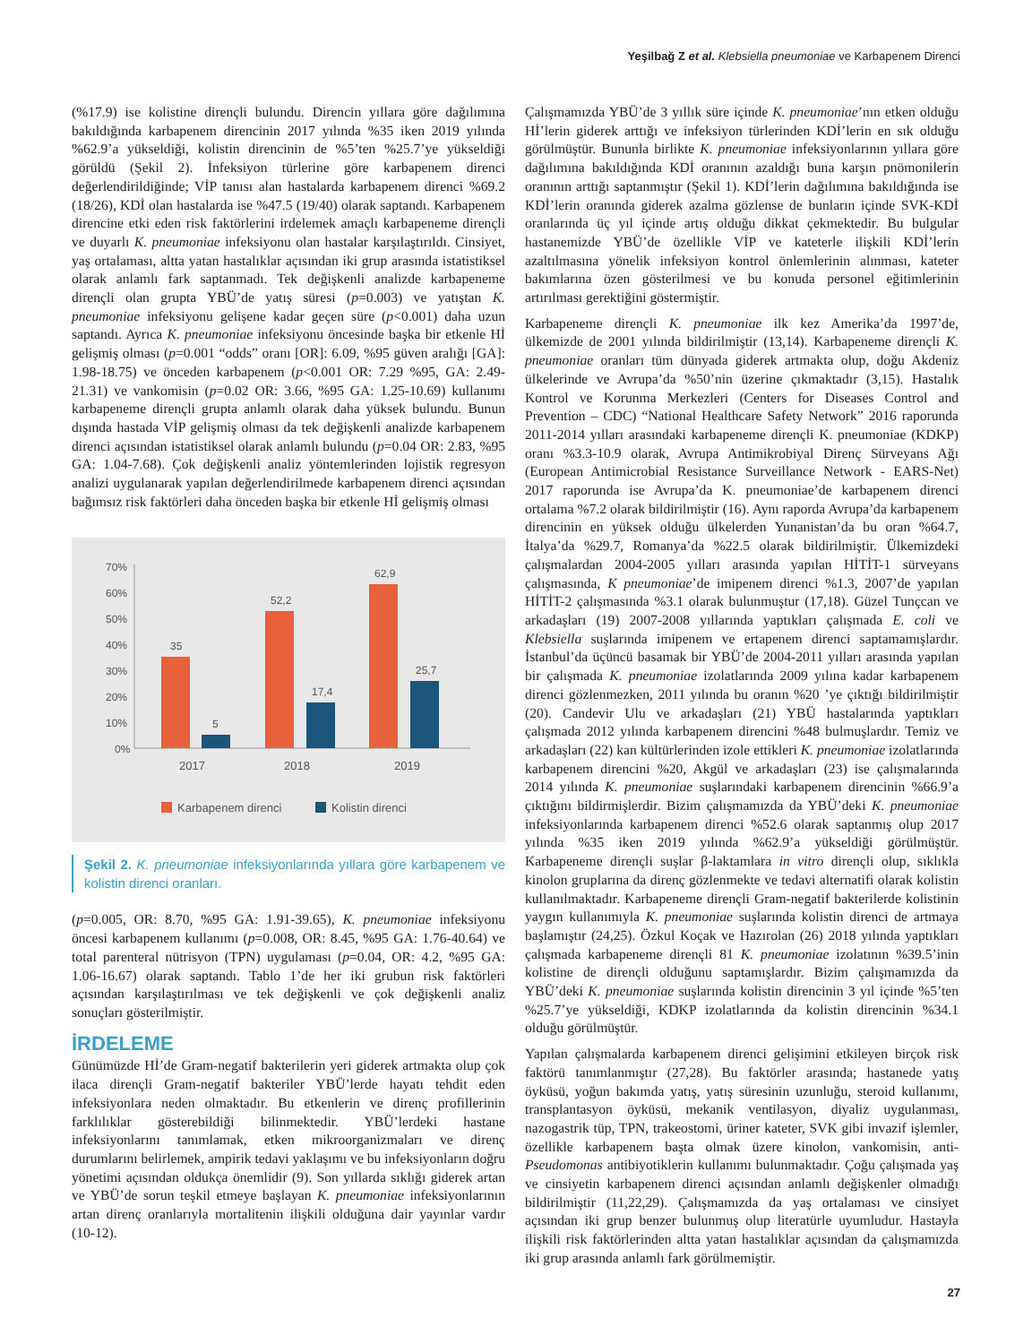Yeşilbağ Z et al. Klebsiella pneumoniae ve Karbapenem Direnci
(%17.9) ise kolistine dirençli bulundu. Direncin yıllara göre dağılımına bakıldığında karbapenem direncinin 2017 yılında %35 iken 2019 yılında %62.9’a yükseldiği, kolistin direncinin de %5’ten %25.7’ye yükseldiği görüldü (Şekil 2). İnfeksiyon türlerine göre karbapenem direnci değerlendirildiğinde; VİP tanısı alan hastalarda karbapenem direnci %69.2 (18/26), KDİ olan hastalarda ise %47.5 (19/40) olarak saptandı. Karbapenem direncine etki eden risk faktörlerini irdelemek amaçlı karbapeneme dirençli ve duyarlı K. pneumoniae infeksiyonu olan hastalar karşılaştırıldı. Cinsiyet, yaş ortalaması, altta yatan hastalıklar açısından iki grup arasında istatistiksel olarak anlamlı fark saptanmadı. Tek değişkenli analizde karbapeneme dirençli olan grupta YBÜ’de yatış süresi (p=0.003) ve yatıştan K. pneumoniae infeksiyonu gelişene kadar geçen süre (p<0.001) daha uzun saptandı. Ayrıca K. pneumoniae infeksiyonu öncesinde başka bir etkenle Hİ gelişmiş olması (p=0.001 “odds” oranı [OR]: 6.09, %95 güven aralığı [GA]: 1.98-18.75) ve önceden karbapenem (p<0.001 OR: 7.29 %95, GA: 2.49-21.31) ve vankomisin (p=0.02 OR: 3.66, %95 GA: 1.25-10.69) kullanımı karbapeneme dirençli grupta anlamlı olarak daha yüksek bulundu. Bunun dışında hastada VİP gelişmiş olması da tek değişkenli analizde karbapenem direnci açısından istatistiksel olarak anlamlı bulundu (p=0.04 OR: 2.83, %95 GA: 1.04-7.68). Çok değişkenli analiz yöntemlerinden lojistik regresyon analizi uygulanarak yapılan değerlendirilmede karbapenem direnci açısından bağımsız risk faktörleri daha önceden başka bir etkenle Hİ gelişmiş olması
70%
60%
50%
40%
30%
20%
10%
0%
35
5
52,2
17,4
62,9
25,7
2017
2018
2019
Karbapenem direnci
Kolistin direnci
Şekil 2. K. pneumoniae infeksiyonlarında yıllara göre karbapenem ve kolistin direnci oranları.
(p=0.005, OR: 8.70, %95 GA: 1.91-39.65), K. pneumoniae infeksiyonu öncesi karbapenem kullanımı (p=0.008, OR: 8.45, %95 GA: 1.76-40.64) ve total parenteral nütrisyon (TPN) uygulaması (p=0.04, OR: 4.2, %95 GA: 1.06-16.67) olarak saptandı. Tablo 1’de her iki grubun risk faktörleri açısından karşılaştırılması ve tek değişkenli ve çok değişkenli analiz sonuçları gösterilmiştir.
İRDELEME
Günümüzde Hİ’de Gram-negatif bakterilerin yeri giderek artmakta olup çok ilaca dirençli Gram-negatif bakteriler YBÜ’lerde hayatı tehdit eden infeksiyonlara neden olmaktadır. Bu etkenlerin ve direnç profillerinin farklılıklar gösterebildiği bilinmektedir. YBÜ’lerdeki hastane infeksiyonlarını tanımlamak, etken mikroorganizmaları ve direnç durumlarını belirlemek, ampirik tedavi yaklaşımı ve bu infeksiyonların doğru yönetimi açısından oldukça önemlidir (9). Son yıllarda sıklığı giderek artan ve YBÜ’de sorun teşkil etmeye başlayan K. pneumoniae infeksiyonlarının artan direnç oranlarıyla mortalitenin ilişkili olduğuna dair yayınlar vardır (10-12).
Çalışmamızda YBÜ’de 3 yıllık süre içinde K. pneumoniae’nın etken olduğu Hİ’lerin giderek arttığı ve infeksiyon türlerinden KDİ’lerin en sık olduğu görülmüştür. Bununla birlikte K. pneumoniae infeksiyonlarının yıllara göre dağılımına bakıldığında KDİ oranının azaldığı buna karşın pnömonilerin oranının arttığı saptanmıştır (Şekil 1). KDİ’lerin dağılımına bakıldığında ise KDİ’lerin oranında giderek azalma gözlense de bunların içinde SVK-KDİ oranlarında üç yıl içinde artış olduğu dikkat çekmektedir. Bu bulgular hastanemizde YBÜ’de özellikle VİP ve kateterle ilişkili KDİ’lerin azaltılmasına yönelik infeksiyon kontrol önlemlerinin alınması, kateter bakımlarına özen gösterilmesi ve bu konuda personel eğitimlerinin artırılması gerektiğini göstermiştir.
Karbapeneme dirençli K. pneumoniae ilk kez Amerika’da 1997’de, ülkemizde de 2001 yılında bildirilmiştir (13,14). Karbapeneme dirençli K. pneumoniae oranları tüm dünyada giderek artmakta olup, doğu Akdeniz ülkelerinde ve Avrupa’da %50’nin üzerine çıkmaktadır (3,15). Hastalık Kontrol ve Korunma Merkezleri (Centers for Diseases Control and Prevention – CDC) “National Healthcare Safety Network” 2016 raporunda 2011-2014 yılları arasındaki karbapeneme dirençli K. pneumoniae (KDKP) oranı %3.3-10.9 olarak, Avrupa Antimikrobiyal Direnç Sürveyans Ağı (European Antimicrobial Resistance Surveillance Network - EARS-Net) 2017 raporunda ise Avrupa’da K. pneumoniae’de karbapenem direnci ortalama %7.2 olarak bildirilmiştir (16). Aynı raporda Avrupa’da karbapenem direncinin en yüksek olduğu ülkelerden Yunanistan’da bu oran %64.7, İtalya’da %29.7, Romanya’da %22.5 olarak bildirilmiştir. Ülkemizdeki çalışmalardan 2004-2005 yılları arasında yapılan HİTİT-1 sürveyans çalışmasında, K pneumoniae’de imipenem direnci %1.3, 2007’de yapılan HİTİT-2 çalışmasında %3.1 olarak bulunmuştur (17,18). Güzel Tunçcan ve arkadaşları (19) 2007-2008 yıllarında yaptıkları çalışmada E. coli ve Klebsiella suşlarında imipenem ve ertapenem direnci saptamamışlardır. İstanbul’da üçüncü basamak bir YBÜ’de 2004-2011 yılları arasında yapılan bir çalışmada K. pneumoniae izolatlarında 2009 yılına kadar karbapenem direnci gözlenmezken, 2011 yılında bu oranın %20 ’ye çıktığı bildirilmiştir (20). Candevir Ulu ve arkadaşları (21) YBÜ hastalarında yaptıkları çalışmada 2012 yılında karbapenem direncini %48 bulmuşlardır. Temiz ve arkadaşları (22) kan kültürlerinden izole ettikleri K. pneumoniae izolatlarında karbapenem direncini %20, Akgül ve arkadaşları (23) ise çalışmalarında 2014 yılında K. pneumoniae suşlarındaki karbapenem direncinin %66.9’a çıktığını bildirmişlerdir. Bizim çalışmamızda da YBÜ’deki K. pneumoniae infeksiyonlarında karbapenem direnci %52.6 olarak saptanmış olup 2017 yılında %35 iken 2019 yılında %62.9’a yükseldiği görülmüştür. Karbapeneme dirençli suşlar β-laktamlara in vitro dirençli olup, sıklıkla kinolon gruplarına da direnç gözlenmekte ve tedavi alternatifi olarak kolistin kullanılmaktadır. Karbapeneme dirençli Gram-negatif bakterilerde kolistinin yaygın kullanımıyla K. pneumoniae suşlarında kolistin direnci de artmaya başlamıştır (24,25). Özkul Koçak ve Hazırolan (26) 2018 yılında yaptıkları çalışmada karbapeneme dirençli 81 K. pneumoniae izolatının %39.5’inin kolistine de dirençli olduğunu saptamışlardır. Bizim çalışmamızda da YBÜ’deki K. pneumoniae suşlarında kolistin direncinin 3 yıl içinde %5’ten %25.7’ye yükseldiği, KDKP izolatlarında da kolistin direncinin %34.1 olduğu görülmüştür.
Yapılan çalışmalarda karbapenem direnci gelişimini etkileyen birçok risk faktörü tanımlanmıştır (27,28). Bu faktörler arasında; hastanede yatış öyküsü, yoğun bakımda yatış, yatış süresinin uzunluğu, steroid kullanımı, transplantasyon öyküsü, mekanik ventilasyon, diyaliz uygulanması, nazogastrik tüp, TPN, trakeostomi, üriner kateter, SVK gibi invazif işlemler, özellikle karbapenem başta olmak üzere kinolon, vankomisin, anti-Pseudomonas antibiyotiklerin kullanımı bulunmaktadır. Çoğu çalışmada yaş ve cinsiyetin karbapenem direnci açısından anlamlı değişkenler olmadığı bildirilmiştir (11,22,29). Çalışmamızda da yaş ortalaması ve cinsiyet açısından iki grup benzer bulunmuş olup literatürle uyumludur. Hastayla ilişkili risk faktörlerinden altta yatan hastalıklar açısından da çalışmamızda iki grup arasında anlamlı fark görülmemiştir.
27